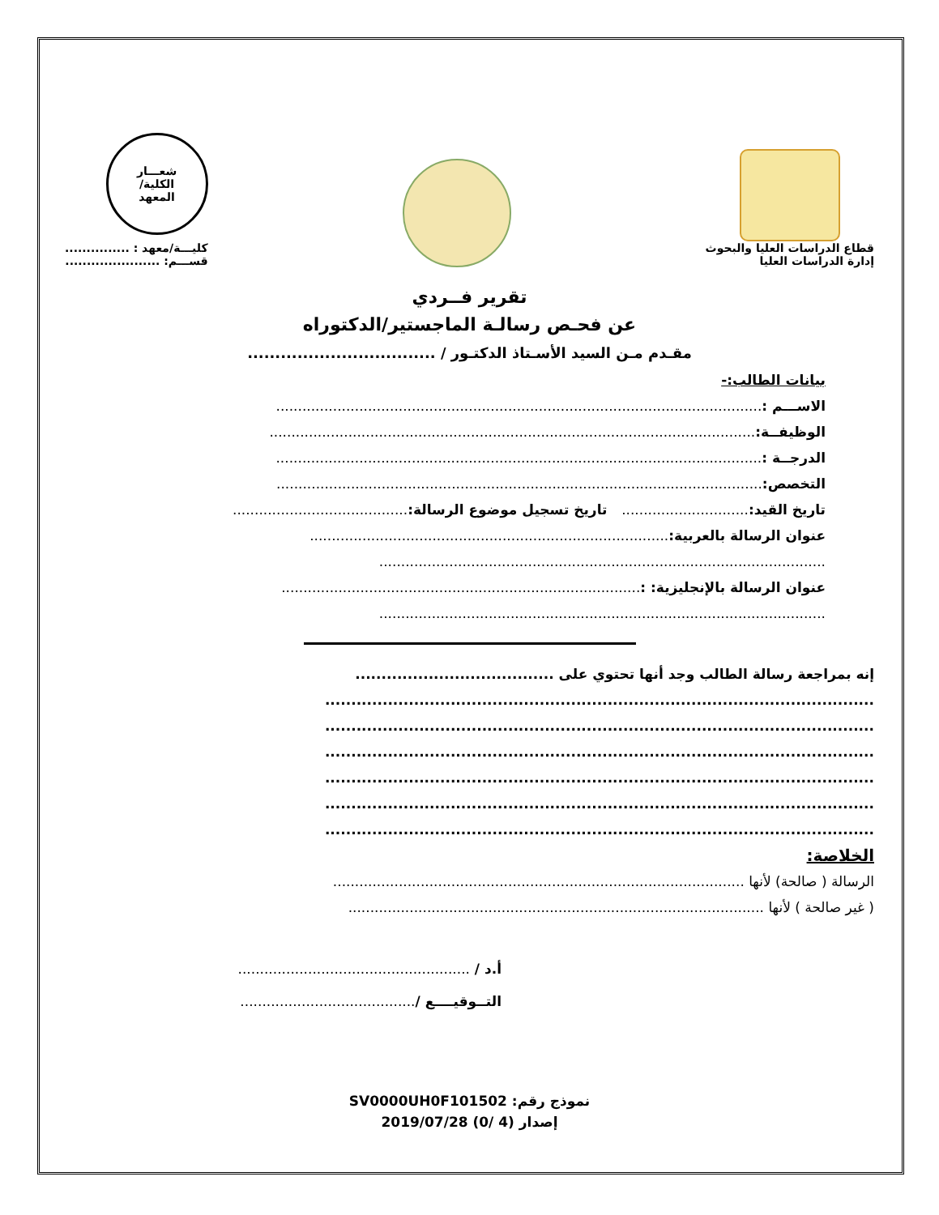قطاع الدراسات العليا والبحوث
إدارة الدراسات العليا
شعـــار
الكلية/
المعهد
كليـــة/معهد : ...............
قســـم: ......................
تقرير فــردي
عن فحـص رسالـة الماجستير/الدكتوراه
مقـدم مـن السيد الأسـتاذ الدكتـور / ..................................
بيانات الطالب:-
الاســـم :...............................................................................................................
الوظيفــة:...............................................................................................................
الدرجــة :...............................................................................................................
التخصص:...............................................................................................................
تاريخ القيد:............................. تاريخ تسجيل موضوع الرسالة:........................................
عنوان الرسالة بالعربية:..................................................................................
......................................................................................................
عنوان الرسالة بالإنجليزية: :..................................................................................
......................................................................................................
إنه بمراجعة رسالة الطالب وجد أنها تحتوي على ......................................
.........................................................................................................
.........................................................................................................
.........................................................................................................
.........................................................................................................
.........................................................................................................
.........................................................................................................
الخلاصة:
الرسالة ( صالحة) لأنها ..............................................................................................
( غير صالحة ) لأنها ...............................................................................................
أ.د / .....................................................
التــوقيــــع /........................................
نموذج رقم: SV0000UH0F101502
إصدار (4 /0) 2019/07/28